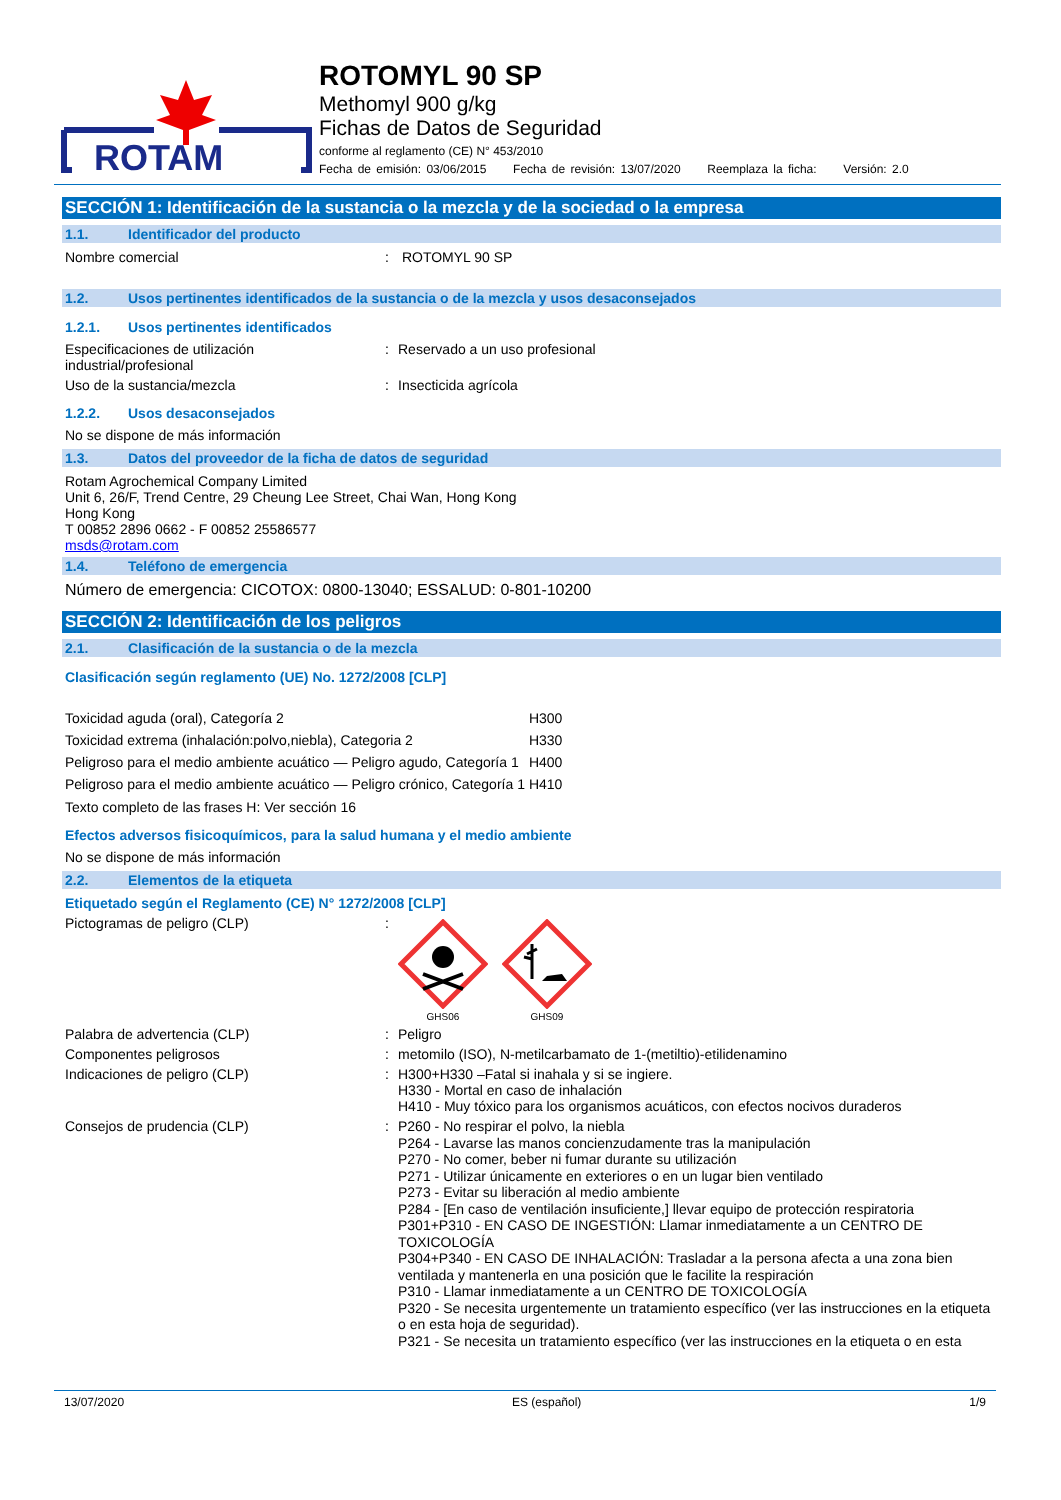ROTAM
ROTOMYL 90 SP
Methomyl 900 g/kg
Fichas de Datos de Seguridad
conforme al reglamento (CE) N° 453/2010
Fecha de emisión: 03/06/2015 Fecha de revisión: 13/07/2020 Reemplaza la ficha: Versión: 2.0
SECCIÓN 1: Identificación de la sustancia o la mezcla y de la sociedad o la empresa
1.1. Identificador del producto
Nombre comercial : ROTOMYL 90 SP
1.2. Usos pertinentes identificados de la sustancia o de la mezcla y usos desaconsejados
1.2.1. Usos pertinentes identificados
Especificaciones de utilización industrial/profesional
: Reservado a un uso profesional
Uso de la sustancia/mezcla : Insecticida agrícola
1.2.2. Usos desaconsejados
No se dispone de más información
1.3. Datos del proveedor de la ficha de datos de seguridad
Rotam Agrochemical Company Limited
Unit 6, 26/F, Trend Centre, 29 Cheung Lee Street, Chai Wan, Hong Kong
Hong Kong
T 00852 2896 0662 - F 00852 25586577
msds@rotam.com
1.4. Teléfono de emergencia
Número de emergencia: CICOTOX: 0800-13040; ESSALUD: 0-801-10200
SECCIÓN 2: Identificación de los peligros
2.1. Clasificación de la sustancia o de la mezcla
Clasificación según reglamento (UE) No. 1272/2008 [CLP]
| Toxicidad aguda (oral), Categoría 2 | H300 |
| Toxicidad extrema (inhalación:polvo,niebla), Categoria 2 | H330 |
| Peligroso para el medio ambiente acuático — Peligro agudo, Categoría 1 | H400 |
| Peligroso para el medio ambiente acuático — Peligro crónico, Categoría 1 | H410 |
Texto completo de las frases H: Ver sección 16
Efectos adversos fisicoquímicos, para la salud humana y el medio ambiente
No se dispone de más información
2.2. Elementos de la etiqueta
Etiquetado según el Reglamento (CE) N° 1272/2008 [CLP]
Pictogramas de peligro (CLP) :
GHS06
GHS09
Palabra de advertencia (CLP) : Peligro
Componentes peligrosos : metomilo (ISO), N-metilcarbamato de 1-(metiltio)-etilidenamino
Indicaciones de peligro (CLP) : H300+H330 –Fatal si inahala y si se ingiere.
H330 - Mortal en caso de inhalación
H410 - Muy tóxico para los organismos acuáticos, con efectos nocivos duraderos
Consejos de prudencia (CLP) :
P260 - No respirar el polvo, la niebla
P264 - Lavarse las manos concienzudamente tras la manipulación
P270 - No comer, beber ni fumar durante su utilización
P271 - Utilizar únicamente en exteriores o en un lugar bien ventilado
P273 - Evitar su liberación al medio ambiente
P284 - [En caso de ventilación insuficiente,] llevar equipo de protección respiratoria
P301+P310 - EN CASO DE INGESTIÓN: Llamar inmediatamente a un CENTRO DE TOXICOLOGÍA
P304+P340 - EN CASO DE INHALACIÓN: Trasladar a la persona afecta a una zona bien ventilada y mantenerla en una posición que le facilite la respiración
P310 - Llamar inmediatamente a un CENTRO DE TOXICOLOGÍA
P320 - Se necesita urgentemente un tratamiento específico (ver las instrucciones en la etiqueta o en esta hoja de seguridad).
P321 - Se necesita un tratamiento específico (ver las instrucciones en la etiqueta o en esta
13/07/2020 ES (español) 1/9